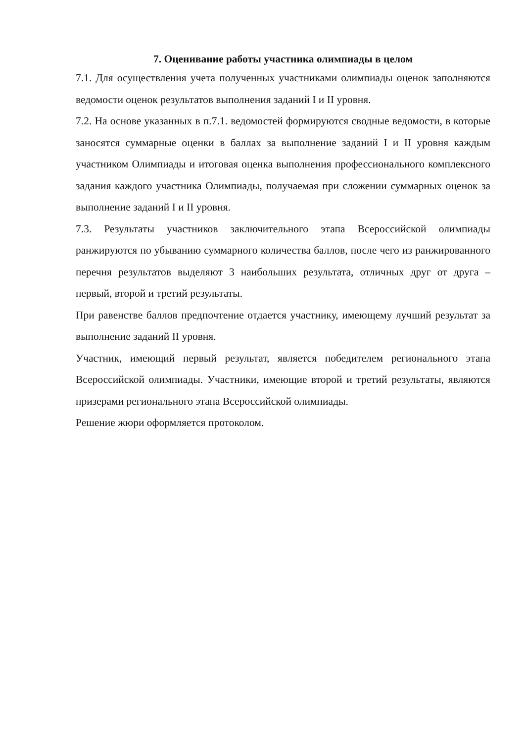7. Оценивание работы участника олимпиады в целом
7.1. Для осуществления учета полученных участниками олимпиады оценок заполняются ведомости оценок результатов выполнения заданий I и II уровня.
7.2. На основе указанных в п.7.1. ведомостей формируются сводные ведомости, в которые заносятся суммарные оценки в баллах за выполнение заданий I и II уровня каждым участником Олимпиады и итоговая оценка выполнения профессионального комплексного задания каждого участника Олимпиады, получаемая при сложении суммарных оценок за выполнение заданий I и II уровня.
7.3. Результаты участников заключительного этапа Всероссийской олимпиады ранжируются по убыванию суммарного количества баллов, после чего из ранжированного перечня результатов выделяют 3 наибольших результата, отличных друг от друга – первый, второй и третий результаты.
При равенстве баллов предпочтение отдается участнику, имеющему лучший результат за выполнение заданий II уровня.
Участник, имеющий первый результат, является победителем регионального этапа Всероссийской олимпиады. Участники, имеющие второй и третий результаты, являются призерами регионального этапа Всероссийской олимпиады.
Решение жюри оформляется протоколом.